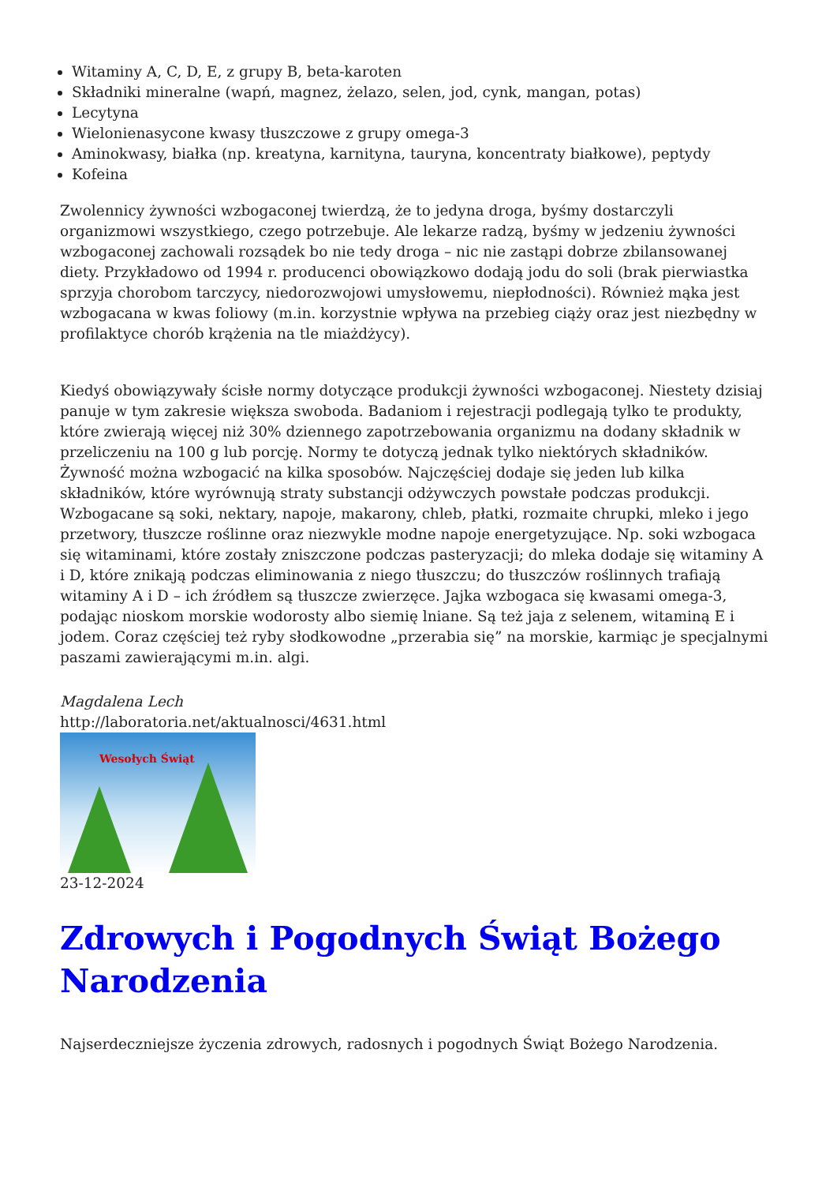Witaminy A, C, D, E, z grupy B, beta-karoten
Składniki mineralne (wapń, magnez, żelazo, selen, jod, cynk, mangan, potas)
Lecytyna
Wielonienasycone kwasy tłuszczowe z grupy omega-3
Aminokwasy, białka (np. kreatyna, karnityna, tauryna, koncentraty białkowe), peptydy
Kofeina
Zwolennicy żywności wzbogaconej twierdzą, że to jedyna droga, byśmy dostarczyli organizmowi wszystkiego, czego potrzebuje. Ale lekarze radzą, byśmy w jedzeniu żywności wzbogaconej zachowali rozsądek bo nie tedy droga – nic nie zastąpi dobrze zbilansowanej diety. Przykładowo od 1994 r. producenci obowiązkowo dodają jodu do soli (brak pierwiastka sprzyja chorobom tarczycy, niedorozwojowi umysłowemu, niepłodności). Również mąka jest wzbogacana w kwas foliowy (m.in. korzystnie wpływa na przebieg ciąży oraz jest niezbędny w profilaktyce chorób krążenia na tle miażdżycy).
Kiedyś obowiązywały ścisłe normy dotyczące produkcji żywności wzbogaconej. Niestety dzisiaj panuje w tym zakresie większa swoboda. Badaniom i rejestracji podlegają tylko te produkty, które zwierają więcej niż 30% dziennego zapotrzebowania organizmu na dodany składnik w przeliczeniu na 100 g lub porcję. Normy te dotyczą jednak tylko niektórych składników. Żywność można wzbogacić na kilka sposobów. Najczęściej dodaje się jeden lub kilka składników, które wyrównują straty substancji odżywczych powstałe podczas produkcji. Wzbogacane są soki, nektary, napoje, makarony, chleb, płatki, rozmaite chrupki, mleko i jego przetwory, tłuszcze roślinne oraz niezwykle modne napoje energetyzujące. Np. soki wzbogaca się witaminami, które zostały zniszczone podczas pasteryzacji; do mleka dodaje się witaminy A i D, które znikają podczas eliminowania z niego tłuszczu; do tłuszczów roślinnych trafiają witaminy A i D – ich źródłem są tłuszcze zwierzęce. Jajka wzbogaca się kwasami omega-3, podając nioskom morskie wodorosty albo siemię lniane. Są też jaja z selenem, witaminą E i jodem. Coraz częściej też ryby słodkowodne „przerabia się” na morskie, karmiąc je specjalnymi paszami zawierającymi m.in. algi.
Magdalena Lech
http://laboratoria.net/aktualnosci/4631.html
Wesołych Świąt
23-12-2024
Zdrowych i Pogodnych Świąt Bożego Narodzenia
Najserdeczniejsze życzenia zdrowych, radosnych i pogodnych Świąt Bożego Narodzenia.